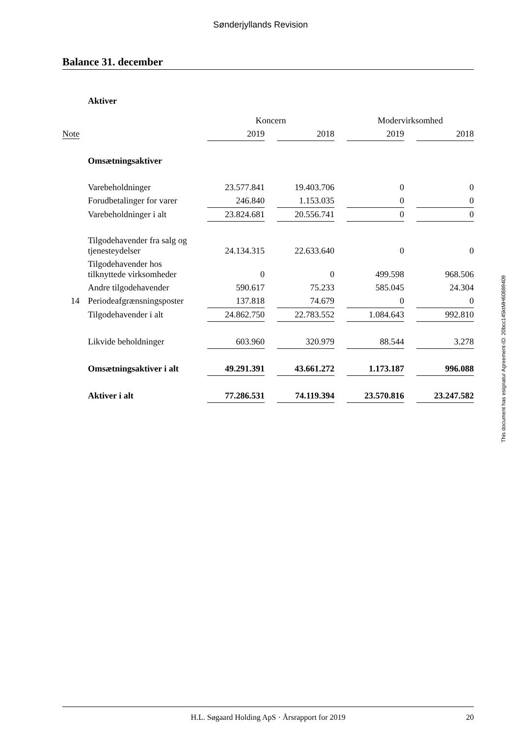Sønderjyllands Revision
Balance 31. december
| | Aktiver | | | | | | | |
| | | Koncern | | | | Modervirksomhed | | |
| Note | | 2019 | | 2018 | | 2019 | | 2018 |
| | Omsætningsaktiver | | | | | | | |
| | Varebeholdninger | 23.577.841 | | 19.403.706 | | 0 | | 0 |
| | Forudbetalinger for varer | 246.840 | | 1.153.035 | | 0 | | 0 |
| | Varebeholdninger i alt | 23.824.681 | | 20.556.741 | | 0 | | 0 |
| | Tilgodehavender fra salg og tjenesteydelser | 24.134.315 | | 22.633.640 | | 0 | | 0 |
| | Tilgodehavender hos tilknyttede virksomheder | 0 | | 0 | | 499.598 | | 968.506 |
| | Andre tilgodehavender | 590.617 | | 75.233 | | 585.045 | | 24.304 |
| 14 | Periodeafgrænsningsposter | 137.818 | | 74.679 | | 0 | | 0 |
| | Tilgodehavender i alt | 24.862.750 | | 22.783.552 | | 1.084.643 | | 992.810 |
| | Likvide beholdninger | 603.960 | | 320.979 | | 88.544 | | 3.278 |
| | Omsætningsaktiver i alt | 49.291.391 | | 43.661.272 | | 1.173.187 | | 996.088 |
| | Aktiver i alt | 77.286.531 | | 74.119.394 | | 23.570.816 | | 23.247.582 |
This document has esignatur Agreement-ID: 20bcc145ktMH60889409
H.L. Søgaard Holding ApS · Årsrapport for 2019 20